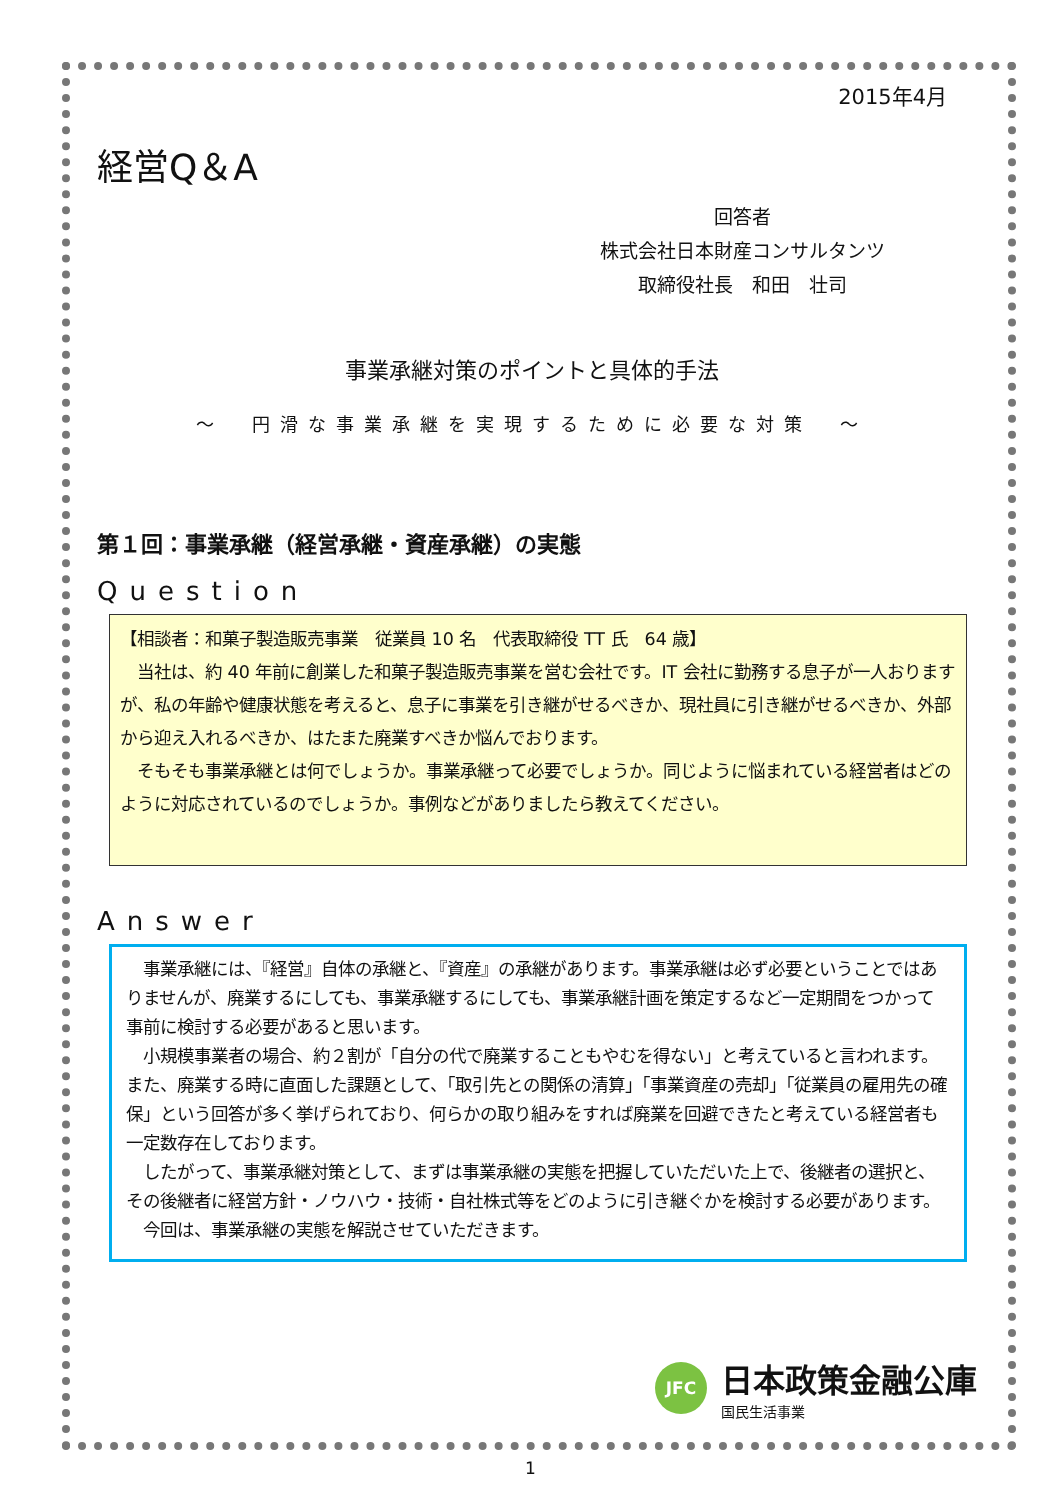2015年4月
経営Q＆A
回答者
株式会社日本財産コンサルタンツ
取締役社長　和田　壮司
事業承継対策のポイントと具体的手法
～　円滑な事業承継を実現するために必要な対策　～
第１回：事業承継（経営承継・資産承継）の実態
Question
【相談者：和菓子製造販売事業　従業員 10 名　代表取締役 TT 氏　64 歳】
　当社は、約 40 年前に創業した和菓子製造販売事業を営む会社です。IT 会社に勤務する息子が一人おりますが、私の年齢や健康状態を考えると、息子に事業を引き継がせるべきか、現社員に引き継がせるべきか、外部から迎え入れるべきか、はたまた廃業すべきか悩んでおります。
　そもそも事業承継とは何でしょうか。事業承継って必要でしょうか。同じように悩まれている経営者はどのように対応されているのでしょうか。事例などがありましたら教えてください。
Answer
　事業承継には、『経営』自体の承継と、『資産』の承継があります。事業承継は必ず必要ということではありませんが、廃業するにしても、事業承継するにしても、事業承継計画を策定するなど一定期間をつかって事前に検討する必要があると思います。
　小規模事業者の場合、約２割が「自分の代で廃業することもやむを得ない」と考えていると言われます。また、廃業する時に直面した課題として、「取引先との関係の清算」「事業資産の売却」「従業員の雇用先の確保」という回答が多く挙げられており、何らかの取り組みをすれば廃業を回避できたと考えている経営者も一定数存在しております。
　したがって、事業承継対策として、まずは事業承継の実態を把握していただいた上で、後継者の選択と、その後継者に経営方針・ノウハウ・技術・自社株式等をどのように引き継ぐかを検討する必要があります。
　今回は、事業承継の実態を解説させていただきます。
JFC
日本政策金融公庫
国民生活事業
1